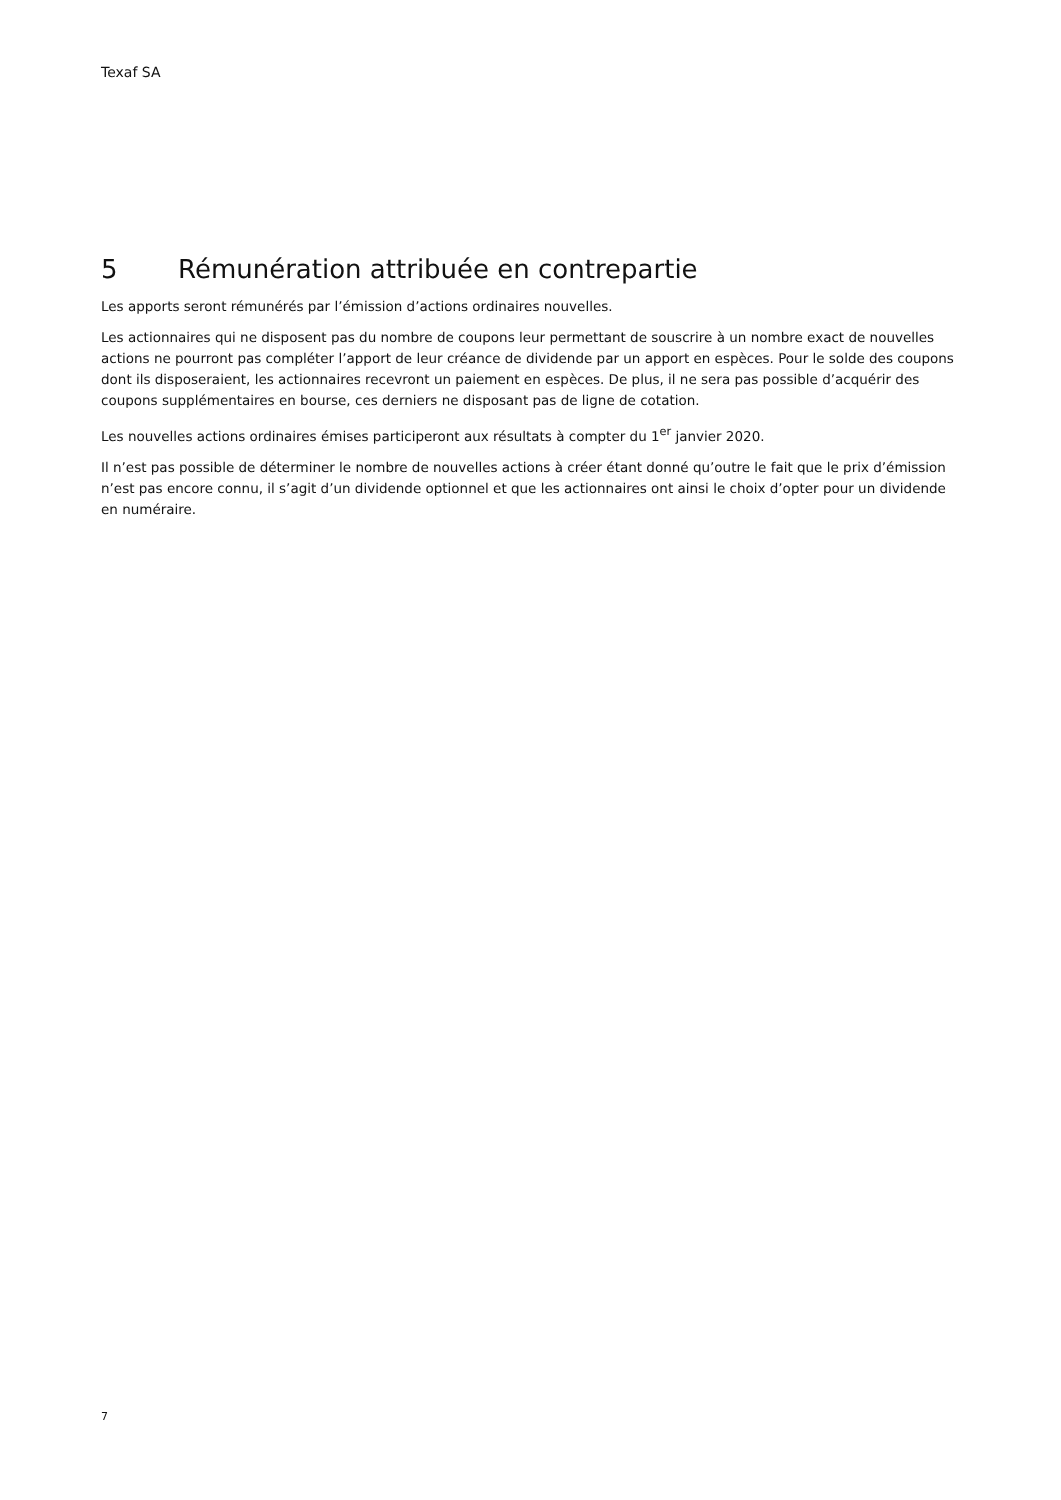Texaf SA
5 Rémunération attribuée en contrepartie
Les apports seront rémunérés par l’émission d’actions ordinaires nouvelles.
Les actionnaires qui ne disposent pas du nombre de coupons leur permettant de souscrire à un nombre exact de nouvelles actions ne pourront pas compléter l’apport de leur créance de dividende par un apport en espèces. Pour le solde des coupons dont ils disposeraient, les actionnaires recevront un paiement en espèces. De plus, il ne sera pas possible d’acquérir des coupons supplémentaires en bourse, ces derniers ne disposant pas de ligne de cotation.
Les nouvelles actions ordinaires émises participeront aux résultats à compter du 1<sup>er</sup> janvier 2020.
Il n’est pas possible de déterminer le nombre de nouvelles actions à créer étant donné qu’outre le fait que le prix d’émission n’est pas encore connu, il s’agit d’un dividende optionnel et que les actionnaires ont ainsi le choix d’opter pour un dividende en numéraire.
7